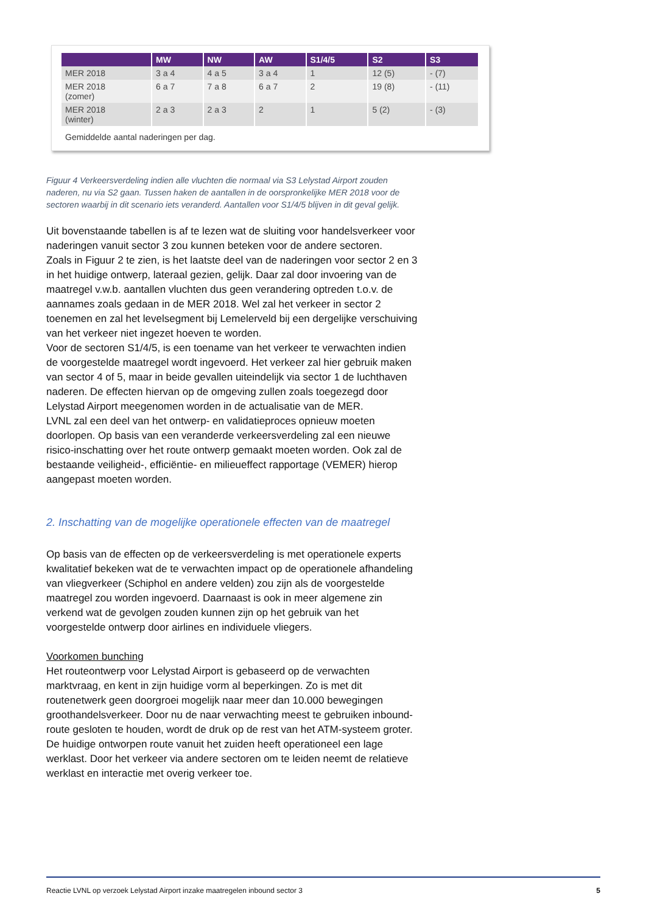| | MW | NW | AW | S1/4/5 | S2 | S3 |
| --- | --- | --- | --- | --- | --- | --- |
| MER 2018 | 3 a 4 | 4 a 5 | 3 a 4 | 1 | 12 (5) | - (7) |
| MER 2018 (zomer) | 6 a 7 | 7 a 8 | 6 a 7 | 2 | 19 (8) | - (11) |
| MER 2018 (winter) | 2 a 3 | 2 a 3 | 2 | 1 | 5 (2) | - (3) |
Gemiddelde aantal naderingen per dag.
Figuur 4 Verkeersverdeling indien alle vluchten die normaal via S3 Lelystad Airport zouden naderen, nu via S2 gaan. Tussen haken de aantallen in de oorspronkelijke MER 2018 voor de sectoren waarbij in dit scenario iets veranderd. Aantallen voor S1/4/5 blijven in dit geval gelijk.
Uit bovenstaande tabellen is af te lezen wat de sluiting voor handelsverkeer voor naderingen vanuit sector 3 zou kunnen beteken voor de andere sectoren.
Zoals in Figuur 2 te zien, is het laatste deel van de naderingen voor sector 2 en 3 in het huidige ontwerp, lateraal gezien, gelijk. Daar zal door invoering van de maatregel v.w.b. aantallen vluchten dus geen verandering optreden t.o.v. de aannames zoals gedaan in de MER 2018. Wel zal het verkeer in sector 2 toenemen en zal het levelsegment bij Lemelerveld bij een dergelijke verschuiving van het verkeer niet ingezet hoeven te worden.
Voor de sectoren S1/4/5, is een toename van het verkeer te verwachten indien de voorgestelde maatregel wordt ingevoerd. Het verkeer zal hier gebruik maken van sector 4 of 5, maar in beide gevallen uiteindelijk via sector 1 de luchthaven naderen. De effecten hiervan op de omgeving zullen zoals toegezegd door Lelystad Airport meegenomen worden in de actualisatie van de MER.
LVNL zal een deel van het ontwerp- en validatieproces opnieuw moeten doorlopen. Op basis van een veranderde verkeersverdeling zal een nieuwe risico-inschatting over het route ontwerp gemaakt moeten worden. Ook zal de bestaande veiligheid-, efficiëntie- en milieueffect rapportage (VEMER) hierop aangepast moeten worden.
2. Inschatting van de mogelijke operationele effecten van de maatregel
Op basis van de effecten op de verkeersverdeling is met operationele experts kwalitatief bekeken wat de te verwachten impact op de operationele afhandeling van vliegverkeer (Schiphol en andere velden) zou zijn als de voorgestelde maatregel zou worden ingevoerd. Daarnaast is ook in meer algemene zin verkend wat de gevolgen zouden kunnen zijn op het gebruik van het voorgestelde ontwerp door airlines en individuele vliegers.
Voorkomen bunching
Het routeontwerp voor Lelystad Airport is gebaseerd op de verwachten marktvraag, en kent in zijn huidige vorm al beperkingen. Zo is met dit routenetwerk geen doorgroei mogelijk naar meer dan 10.000 bewegingen groothandelsverkeer. Door nu de naar verwachting meest te gebruiken inbound-route gesloten te houden, wordt de druk op de rest van het ATM-systeem groter. De huidige ontworpen route vanuit het zuiden heeft operationeel een lage werklast. Door het verkeer via andere sectoren om te leiden neemt de relatieve werklast en interactie met overig verkeer toe.
Reactie LVNL op verzoek Lelystad Airport inzake maatregelen inbound sector 3 5